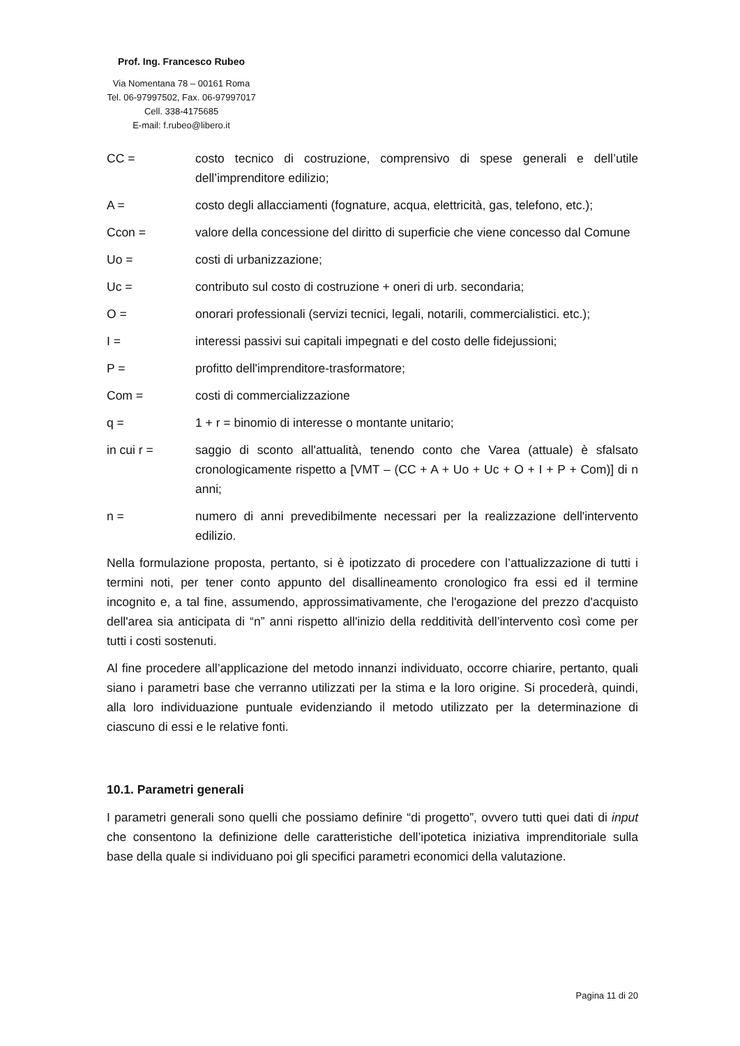Prof. Ing. Francesco Rubeo
Via Nomentana 78 – 00161 Roma
Tel. 06-97997502, Fax. 06-97997017
Cell. 338-4175685
E-mail: f.rubeo@libero.it
CC = costo tecnico di costruzione, comprensivo di spese generali e dell’utile dell’imprenditore edilizio;
A = costo degli allacciamenti (fognature, acqua, elettricità, gas, telefono, etc.);
Ccon = valore della concessione del diritto di superficie che viene concesso dal Comune
Uo = costi di urbanizzazione;
Uc = contributo sul costo di costruzione + oneri di urb. secondaria;
O = onorari professionali (servizi tecnici, legali, notarili, commercialistici. etc.);
I = interessi passivi sui capitali impegnati e del costo delle fidejussioni;
P = profitto dell'imprenditore-trasformatore;
Com = costi di commercializzazione
q = 1 + r = binomio di interesse o montante unitario;
in cui r = saggio di sconto all'attualità, tenendo conto che Varea (attuale) è sfalsato cronologicamente rispetto a [VMT – (CC + A + Uo + Uc + O + I + P + Com)] di n anni;
n = numero di anni prevedibilmente necessari per la realizzazione dell'intervento edilizio.
Nella formulazione proposta, pertanto, si è ipotizzato di procedere con l’attualizzazione di tutti i termini noti, per tener conto appunto del disallineamento cronologico fra essi ed il termine incognito e, a tal fine, assumendo, approssimativamente, che l'erogazione del prezzo d'acquisto dell'area sia anticipata di “n” anni rispetto all'inizio della redditività dell’intervento così come per tutti i costi sostenuti.
Al fine procedere all’applicazione del metodo innanzi individuato, occorre chiarire, pertanto, quali siano i parametri base che verranno utilizzati per la stima e la loro origine. Si procederà, quindi, alla loro individuazione puntuale evidenziando il metodo utilizzato per la determinazione di ciascuno di essi e le relative fonti.
10.1. Parametri generali
I parametri generali sono quelli che possiamo definire “di progetto”, ovvero tutti quei dati di input che consentono la definizione delle caratteristiche dell’ipotetica iniziativa imprenditoriale sulla base della quale si individuano poi gli specifici parametri economici della valutazione.
Pagina 11 di 20